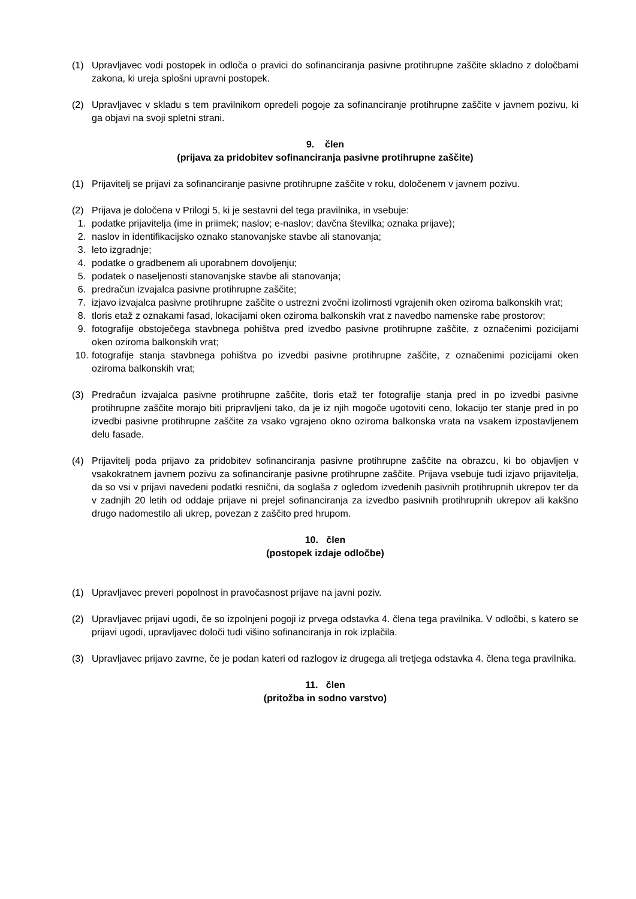(1) Upravljavec vodi postopek in odloča o pravici do sofinanciranja pasivne protihrupne zaščite skladno z določbami zakona, ki ureja splošni upravni postopek.
(2) Upravljavec v skladu s tem pravilnikom opredeli pogoje za sofinanciranje protihrupne zaščite v javnem pozivu, ki ga objavi na svoji spletni strani.
9. člen
(prijava za pridobitev sofinanciranja pasivne protihrupne zaščite)
(1) Prijavitelj se prijavi za sofinanciranje pasivne protihrupne zaščite v roku, določenem v javnem pozivu.
(2) Prijava je določena v Prilogi 5, ki je sestavni del tega pravilnika, in vsebuje:
1. podatke prijavitelja (ime in priimek; naslov; e-naslov; davčna številka; oznaka prijave);
2. naslov in identifikacijsko oznako stanovanjske stavbe ali stanovanja;
3. leto izgradnje;
4. podatke o gradbenem ali uporabnem dovoljenju;
5. podatek o naseljenosti stanovanjske stavbe ali stanovanja;
6. predračun izvajalca pasivne protihrupne zaščite;
7. izjavo izvajalca pasivne protihrupne zaščite o ustrezni zvočni izolirnosti vgrajenih oken oziroma balkonskih vrat;
8. tloris etaž z oznakami fasad, lokacijami oken oziroma balkonskih vrat z navedbo namenske rabe prostorov;
9. fotografije obstoječega stavbnega pohištva pred izvedbo pasivne protihrupne zaščite, z označenimi pozicijami oken oziroma balkonskih vrat;
10. fotografije stanja stavbnega pohištva po izvedbi pasivne protihrupne zaščite, z označenimi pozicijami oken oziroma balkonskih vrat;
(3) Predračun izvajalca pasivne protihrupne zaščite, tloris etaž ter fotografije stanja pred in po izvedbi pasivne protihrupne zaščite morajo biti pripravljeni tako, da je iz njih mogoče ugotoviti ceno, lokacijo ter stanje pred in po izvedbi pasivne protihrupne zaščite za vsako vgrajeno okno oziroma balkonska vrata na vsakem izpostavljenem delu fasade.
(4) Prijavitelj poda prijavo za pridobitev sofinanciranja pasivne protihrupne zaščite na obrazcu, ki bo objavljen v vsakokratnem javnem pozivu za sofinanciranje pasivne protihrupne zaščite. Prijava vsebuje tudi izjavo prijavitelja, da so vsi v prijavi navedeni podatki resnični, da soglaša z ogledom izvedenih pasivnih protihrupnih ukrepov ter da v zadnjih 20 letih od oddaje prijave ni prejel sofinanciranja za izvedbo pasivnih protihrupnih ukrepov ali kakšno drugo nadomestilo ali ukrep, povezan z zaščito pred hrupom.
10. člen
(postopek izdaje odločbe)
(1) Upravljavec preveri popolnost in pravočasnost prijave na javni poziv.
(2) Upravljavec prijavi ugodi, če so izpolnjeni pogoji iz prvega odstavka 4. člena tega pravilnika. V odločbi, s katero se prijavi ugodi, upravljavec določi tudi višino sofinanciranja in rok izplačila.
(3) Upravljavec prijavo zavrne, če je podan kateri od razlogov iz drugega ali tretjega odstavka 4. člena tega pravilnika.
11. člen
(pritožba in sodno varstvo)